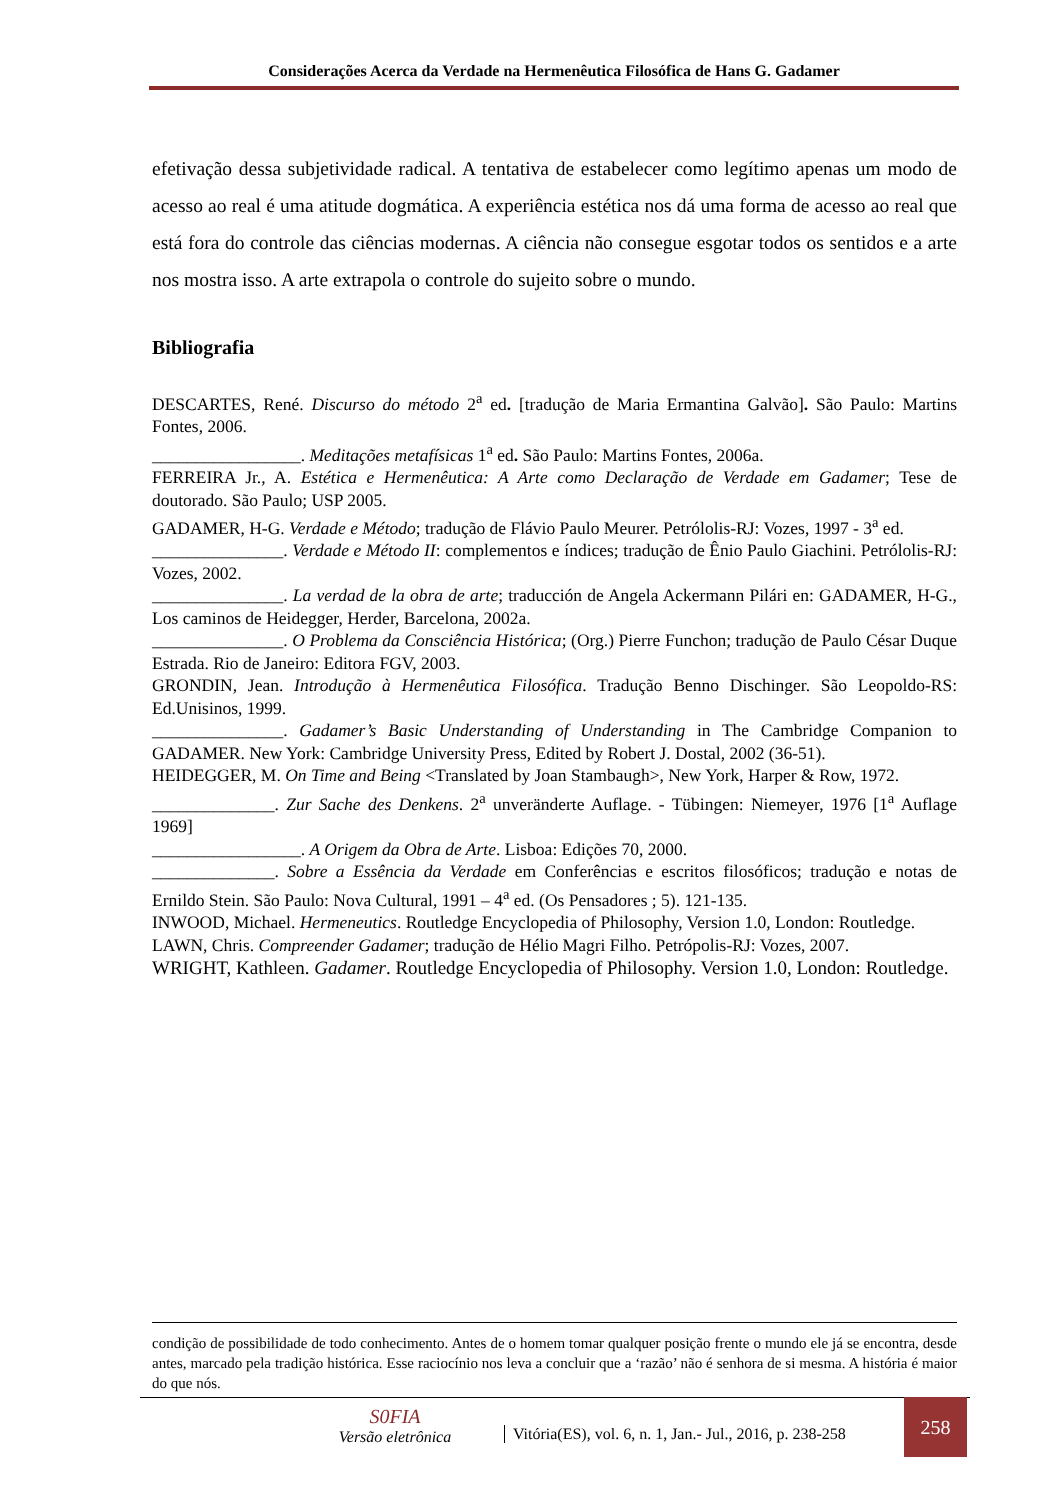Considerações Acerca da Verdade na Hermenêutica Filosófica de Hans G. Gadamer
efetivação dessa subjetividade radical. A tentativa de estabelecer como legítimo apenas um modo de acesso ao real é uma atitude dogmática. A experiência estética nos dá uma forma de acesso ao real que está fora do controle das ciências modernas. A ciência não consegue esgotar todos os sentidos e a arte nos mostra isso. A arte extrapola o controle do sujeito sobre o mundo.
Bibliografia
DESCARTES, René. Discurso do método 2<sup>a</sup> ed. [tradução de Maria Ermantina Galvão]. São Paulo: Martins Fontes, 2006.
_________________. Meditações metafísicas 1<sup>a</sup> ed. São Paulo: Martins Fontes, 2006a.
FERREIRA Jr., A. Estética e Hermenêutica: A Arte como Declaração de Verdade em Gadamer; Tese de doutorado. São Paulo; USP 2005.
GADAMER, H-G. Verdade e Método; tradução de Flávio Paulo Meurer. Petrólolis-RJ: Vozes, 1997 - 3<sup>a</sup> ed.
_______________. Verdade e Método II: complementos e índices; tradução de Ênio Paulo Giachini. Petrólolis-RJ: Vozes, 2002.
_______________. La verdad de la obra de arte; traducción de Angela Ackermann Pilári en: GADAMER, H-G., Los caminos de Heidegger, Herder, Barcelona, 2002a.
_______________. O Problema da Consciência Histórica; (Org.) Pierre Funchon; tradução de Paulo César Duque Estrada. Rio de Janeiro: Editora FGV, 2003.
GRONDIN, Jean. Introdução à Hermenêutica Filosófica. Tradução Benno Dischinger. São Leopoldo-RS: Ed.Unisinos, 1999.
_______________. Gadamer’s Basic Understanding of Understanding in The Cambridge Companion to GADAMER. New York: Cambridge University Press, Edited by Robert J. Dostal, 2002 (36-51).
HEIDEGGER, M. On Time and Being <Translated by Joan Stambaugh>, New York, Harper & Row, 1972.
______________. Zur Sache des Denkens. 2<sup>a</sup> unveränderte Auflage. - Tübingen: Niemeyer, 1976 [1<sup>a</sup> Auflage 1969]
_________________. A Origem da Obra de Arte. Lisboa: Edições 70, 2000.
______________. Sobre a Essência da Verdade em Conferências e escritos filosóficos; tradução e notas de Ernildo Stein. São Paulo: Nova Cultural, 1991 – 4<sup>a</sup> ed. (Os Pensadores ; 5). 121-135.
INWOOD, Michael. Hermeneutics. Routledge Encyclopedia of Philosophy, Version 1.0, London: Routledge.
LAWN, Chris. Compreender Gadamer; tradução de Hélio Magri Filho. Petrópolis-RJ: Vozes, 2007.
WRIGHT, Kathleen. Gadamer. Routledge Encyclopedia of Philosophy. Version 1.0, London: Routledge.
condição de possibilidade de todo conhecimento. Antes de o homem tomar qualquer posição frente o mundo ele já se encontra, desde antes, marcado pela tradição histórica. Esse raciocínio nos leva a concluir que a ‘razão’ não é senhora de si mesma. A história é maior do que nós.
S0FIA
Versão eletrônica
Vitória(ES), vol. 6, n. 1, Jan.- Jul., 2016, p. 238-258
258